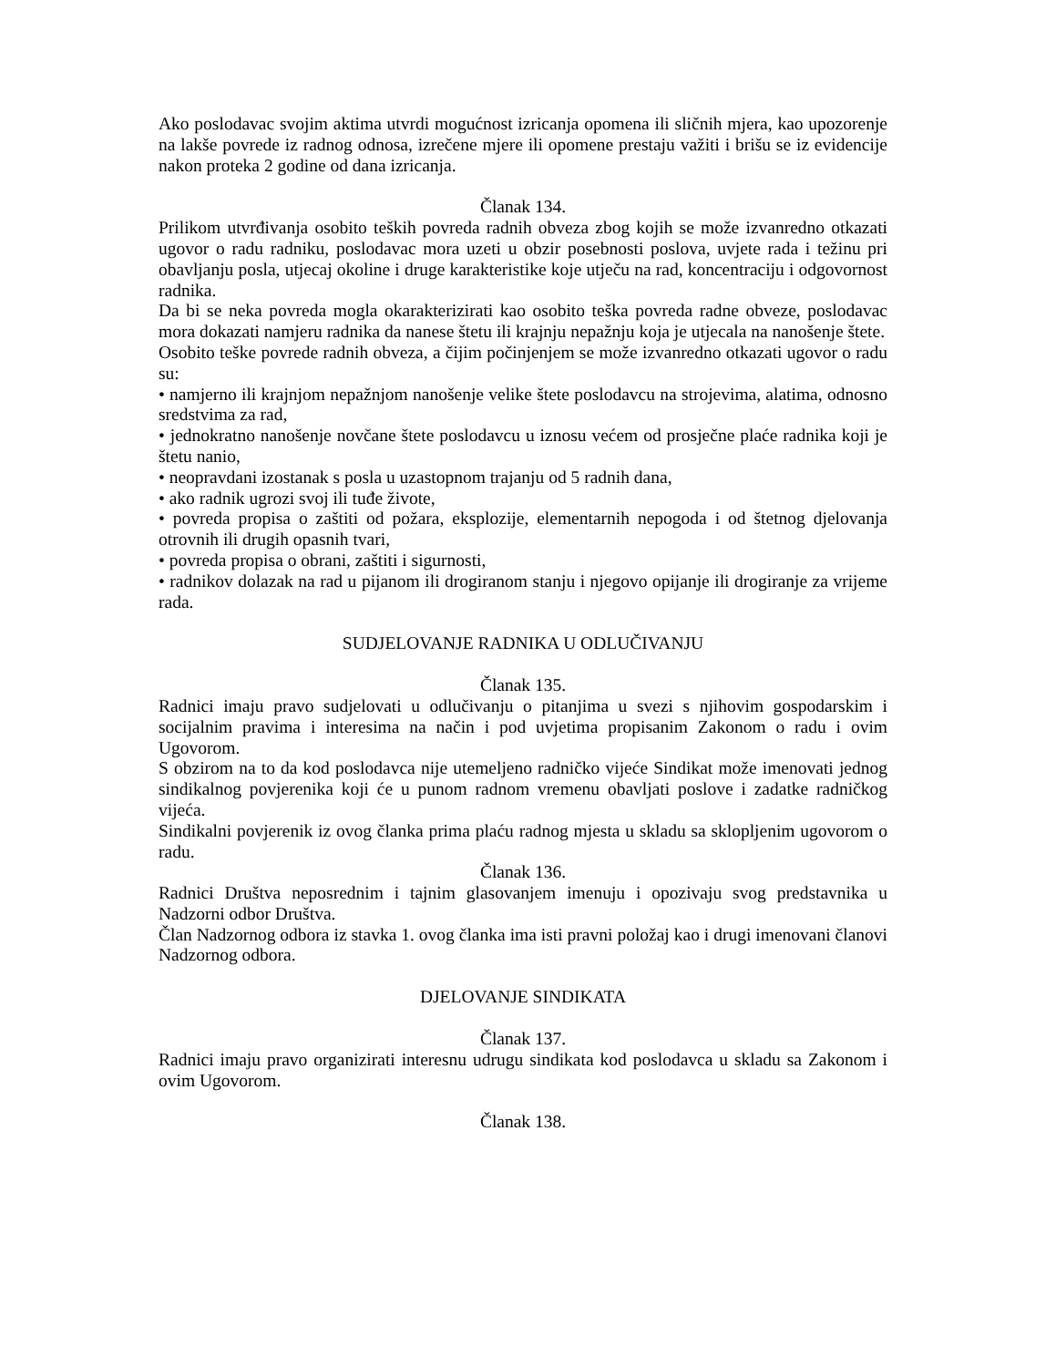Ako poslodavac svojim aktima utvrdi mogućnost izricanja opomena ili sličnih mjera, kao upozorenje na lakše povrede iz radnog odnosa, izrečene mjere ili opomene prestaju važiti i brišu se iz evidencije nakon proteka 2 godine od dana izricanja.
Članak 134.
Prilikom utvrđivanja osobito teških povreda radnih obveza zbog kojih se može izvanredno otkazati ugovor o radu radniku, poslodavac mora uzeti u obzir posebnosti poslova, uvjete rada i težinu pri obavljanju posla, utjecaj okoline i druge karakteristike koje utječu na rad, koncentraciju i odgovornost radnika.
Da bi se neka povreda mogla okarakterizirati kao osobito teška povreda radne obveze, poslodavac mora dokazati namjeru radnika da nanese štetu ili krajnju nepažnju koja je utjecala na nanošenje štete.
Osobito teške povrede radnih obveza, a čijim počinjenjem se može izvanredno otkazati ugovor o radu su:
• namjerno ili krajnjom nepažnjom nanošenje velike štete poslodavcu na strojevima, alatima, odnosno sredstvima za rad,
• jednokratno nanošenje novčane štete poslodavcu u iznosu većem od prosječne plaće radnika koji je štetu nanio,
• neopravdani izostanak s posla u uzastopnom trajanju od 5 radnih dana,
• ako radnik ugrozi svoj ili tuđe živote,
• povreda propisa o zaštiti od požara, eksplozije, elementarnih nepogoda i od štetnog djelovanja otrovnih ili drugih opasnih tvari,
• povreda propisa o obrani, zaštiti i sigurnosti,
• radnikov dolazak na rad u pijanom ili drogiranom stanju i njegovo opijanje ili drogiranje za vrijeme rada.
SUDJELOVANJE RADNIKA U ODLUČIVANJU
Članak 135.
Radnici imaju pravo sudjelovati u odlučivanju o pitanjima u svezi s njihovim gospodarskim i socijalnim pravima i interesima na način i pod uvjetima propisanim Zakonom o radu i ovim Ugovorom.
S obzirom na to da kod poslodavca nije utemeljeno radničko vijeće Sindikat može imenovati jednog sindikalnog povjerenika koji će u punom radnom vremenu obavljati poslove i zadatke radničkog vijeća.
Sindikalni povjerenik iz ovog članka prima plaću radnog mjesta u skladu sa sklopljenim ugovorom o radu.
Članak 136.
Radnici Društva neposrednim i tajnim glasovanjem imenuju i opozivaju svog predstavnika u Nadzorni odbor Društva.
Član Nadzornog odbora iz stavka 1. ovog članka ima isti pravni položaj kao i drugi imenovani članovi Nadzornog odbora.
DJELOVANJE SINDIKATA
Članak 137.
Radnici imaju pravo organizirati interesnu udrugu sindikata kod poslodavca u skladu sa Zakonom i ovim Ugovorom.
Članak 138.